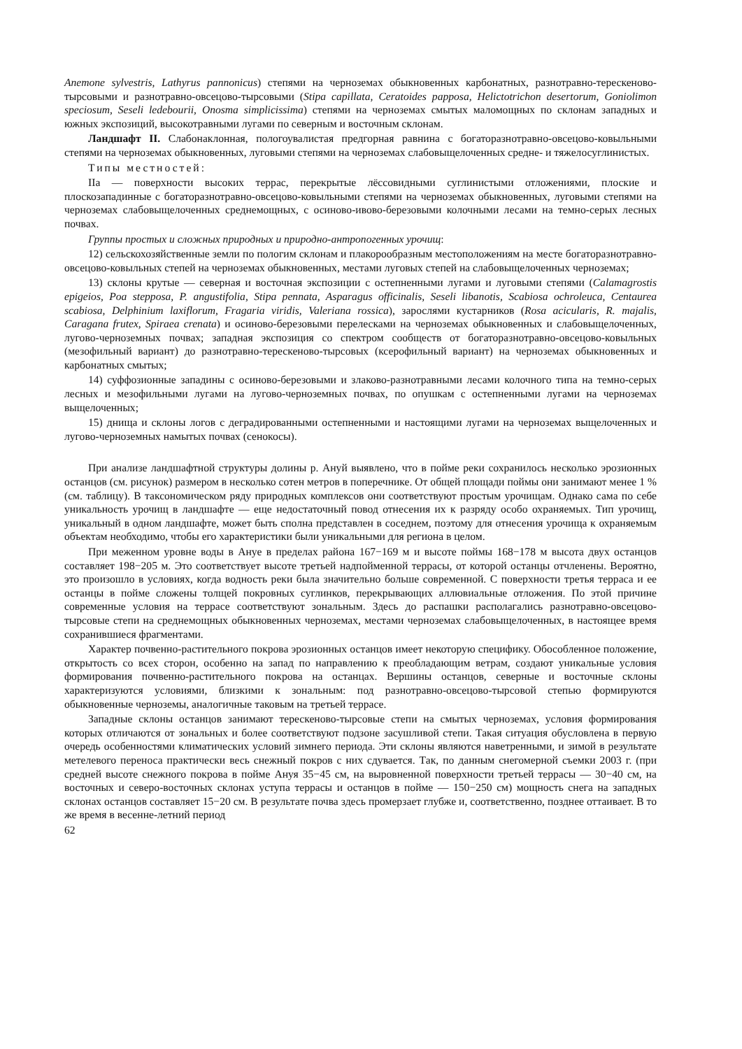Anemone sylvestris, Lathyrus pannonicus) степями на черноземах обыкновенных карбонатных, разнотравно-терескеново-тырсовыми и разнотравно-овсецово-тырсовыми (Stipa capillata, Ceratoides papposa, Helictotrichon desertorum, Goniolimon speciosum, Seseli ledebourii, Onosma simplicissima) степями на черноземах смытых маломощных по склонам западных и южных экспозиций, высокотравными лугами по северным и восточным склонам.
Ландшафт II. Слабонаклонная, пологоувалистая предгорная равнина с богаторазнотравно-овсецово-ковыльными степями на черноземах обыкновенных, луговыми степями на черноземах слабовыщелоченных средне- и тяжелосуглинистых.
Типы местностей:
IIа — поверхности высоких террас, перекрытые лёссовидными суглинистыми отложениями, плоские и плоскозападинные с богаторазнотравно-овсецово-ковыльными степями на черноземах обыкновенных, луговыми степями на черноземах слабовыщелоченных среднемощных, с осиново-ивово-березовыми колочными лесами на темно-серых лесных почвах.
Группы простых и сложных природных и природно-антропогенных урочищ:
12) сельскохозяйственные земли по пологим склонам и плакорообразным местоположениям на месте богаторазнотравно-овсецово-ковыльных степей на черноземах обыкновенных, местами луговых степей на слабовыщелоченных черноземах;
13) склоны крутые — северная и восточная экспозиции с остепненными лугами и луговыми степями (Calamagrostis epigeios, Poa stepposa, P. angustifolia, Stipa pennata, Asparagus officinalis, Seseli libanotis, Scabiosa ochroleuca, Centaurea scabiosa, Delphinium laxiflorum, Fragaria viridis, Valeriana rossica), зарослями кустарников (Rosa acicularis, R. majalis, Caragana frutex, Spiraea crenata) и осиново-березовыми перелесками на черноземах обыкновенных и слабовыщелоченных, лугово-черноземных почвах; западная экспозиция со спектром сообществ от богаторазнотравно-овсецово-ковыльных (мезофильный вариант) до разнотравно-терескеново-тырсовых (ксерофильный вариант) на черноземах обыкновенных и карбонатных смытых;
14) суффозионные западины с осиново-березовыми и злаково-разнотравными лесами колочного типа на темно-серых лесных и мезофильными лугами на лугово-черноземных почвах, по опушкам с остепненными лугами на черноземах выщелоченных;
15) днища и склоны логов с деградированными остепненными и настоящими лугами на черноземах выщелоченных и лугово-черноземных намытых почвах (сенокосы).
При анализе ландшафтной структуры долины р. Ануй выявлено, что в пойме реки сохранилось несколько эрозионных останцов (см. рисунок) размером в несколько сотен метров в поперечнике. От общей площади поймы они занимают менее 1 % (см. таблицу). В таксономическом ряду природных комплексов они соответствуют простым урочищам. Однако сама по себе уникальность урочищ в ландшафте — еще недостаточный повод отнесения их к разряду особо охраняемых. Тип урочищ, уникальный в одном ландшафте, может быть сполна представлен в соседнем, поэтому для отнесения урочища к охраняемым объектам необходимо, чтобы его характеристики были уникальными для региона в целом.
При меженном уровне воды в Ануе в пределах района 167−169 м и высоте поймы 168−178 м высота двух останцов составляет 198−205 м. Это соответствует высоте третьей надпойменной террасы, от которой останцы отчленены. Вероятно, это произошло в условиях, когда водность реки была значительно больше современной. С поверхности третья терраса и ее останцы в пойме сложены толщей покровных суглинков, перекрывающих аллювиальные отложения. По этой причине современные условия на террасе соответствуют зональным. Здесь до распашки располагались разнотравно-овсецово-тырсовые степи на среднемощных обыкновенных черноземах, местами черноземах слабовыщелоченных, в настоящее время сохранившиеся фрагментами.
Характер почвенно-растительного покрова эрозионных останцов имеет некоторую специфику. Обособленное положение, открытость со всех сторон, особенно на запад по направлению к преобладающим ветрам, создают уникальные условия формирования почвенно-растительного покрова на останцах. Вершины останцов, северные и восточные склоны характеризуются условиями, близкими к зональным: под разнотравно-овсецово-тырсовой степью формируются обыкновенные черноземы, аналогичные таковым на третьей террасе.
Западные склоны останцов занимают терескеново-тырсовые степи на смытых черноземах, условия формирования которых отличаются от зональных и более соответствуют подзоне засушливой степи. Такая ситуация обусловлена в первую очередь особенностями климатических условий зимнего периода. Эти склоны являются наветренными, и зимой в результате метелевого переноса практически весь снежный покров с них сдувается. Так, по данным снегомерной съемки 2003 г. (при средней высоте снежного покрова в пойме Ануя 35−45 см, на выровненной поверхности третьей террасы — 30−40 см, на восточных и северо-восточных склонах уступа террасы и останцов в пойме — 150−250 см) мощность снега на западных склонах останцов составляет 15−20 см. В результате почва здесь промерзает глубже и, соответственно, позднее оттаивает. В то же время в весенне-летний период
62